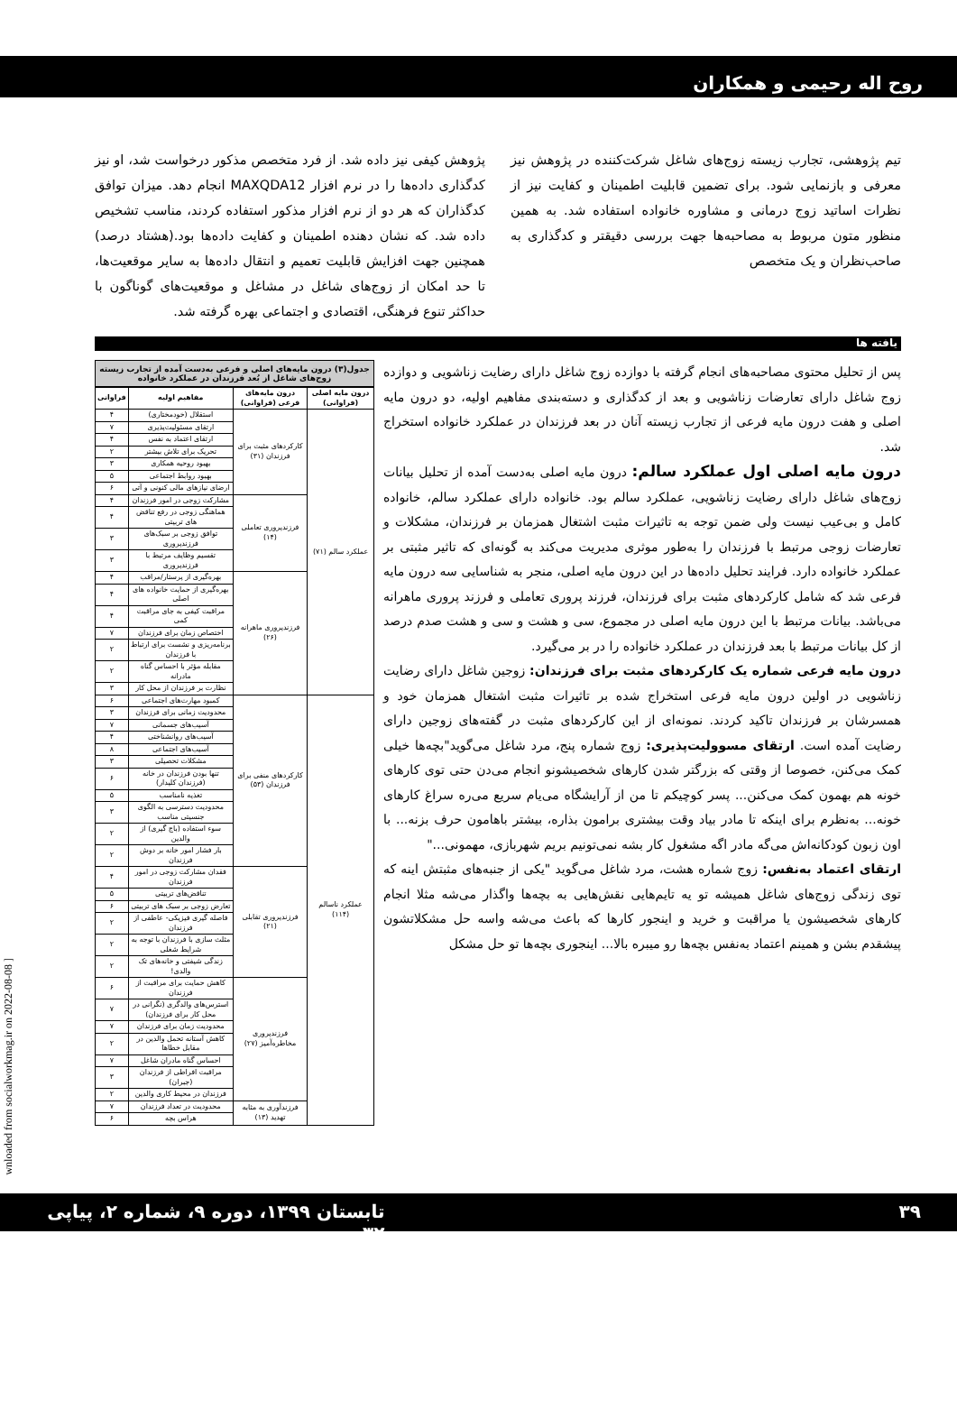روح اله رحیمی و همکاران
تیم پژوهشی، تجارب زیسته زوج‌های شاغل شرکت‌کننده در پژوهش نیز معرفی و بازنمایی شود. برای تضمین قابلیت اطمینان و کفایت نیز از نظرات اساتید زوج درمانی و مشاوره خانواده استفاده شد. به همین منظور متون مربوط به مصاحبه‌ها جهت بررسی دقیقتر و کدگذاری به صاحب‌نظران و یک متخصص
پژوهش کیفی نیز داده شد. از فرد متخصص مذکور درخواست شد، او نیز کدگذاری داده‌ها را در نرم افزار MAXQDA12 انجام دهد. میزان توافق کدگذاران که هر دو از نرم افزار مذکور استفاده کردند، مناسب تشخیص داده شد. که نشان دهنده اطمینان و کفایت داده‌ها بود.(هشتاد درصد) همچنین جهت افزایش قابلیت تعمیم و انتقال داده‌ها به سایر موقعیت‌ها، تا حد امکان از زوج‌های شاغل در مشاغل و موقعیت‌های گوناگون با حداکثر تنوع فرهنگی، اقتصادی و اجتماعی بهره گرفته شد.
یافته ها
پس از تحلیل محتوی مصاحبه‌های انجام گرفته با دوازده زوج شاغل دارای رضایت زناشویی و دوازده زوج شاغل دارای تعارضات زناشویی و بعد از کدگذاری و دسته‌بندی مفاهیم اولیه، دو درون مایه اصلی و هفت درون مایه فرعی از تجارب زیسته آنان در بعد فرزندان در عملکرد خانواده استخراج شد.
درون مایه اصلی اول عملکرد سالم: درون مایه اصلی به‌دست آمده از تحلیل بیانات زوج‌های شاغل دارای رضایت زناشویی، عملکرد سالم بود. خانواده دارای عملکرد سالم، خانواده کامل و بی‌عیب نیست ولی ضمن توجه به تاثیرات مثبت اشتغال همزمان بر فرزندان، مشکلات و تعارضات زوجی مرتبط با فرزندان را به‌طور موثری مدیریت می‌کند به گونه‌ای که تاثیر مثبتی بر عملکرد خانواده دارد. فرایند تحلیل داده‌ها در این درون مایه اصلی، منجر به شناسایی سه درون مایه فرعی شد که شامل کارکردهای مثبت برای فرزندان، فرزند پروری تعاملی و فرزند پروری ماهرانه می‌باشد. بیانات مرتبط با این درون مایه اصلی در مجموع، سی و هشت و سی و هشت صدم درصد از کل بیانات مرتبط با بعد فرزندان در عملکرد خانواده را در بر می‌گیرد.
درون مایه فرعی شماره یک کارکردهای مثبت برای فرزندان: زوجین شاغل دارای رضایت زناشویی در اولین درون مایه فرعی استخراج شده بر تاثیرات مثبت اشتغال همزمان خود و همسرشان بر فرزندان تاکید کردند. نمونه‌ای از این کارکردهای مثبت در گفته‌های زوجین دارای رضایت آمده است. ارتقای مسوولیت‌پذیری: زوج شماره پنج، مرد شاغل می‌گوید"بچه‌ها خیلی کمک می‌کنن، خصوصا از وقتی که بزرگتر شدن کارهای شخصیشونو انجام می‌دن حتی توی کارهای خونه هم بهمون کمک می‌کنن... پسر کوچیکم تا من از آرایشگاه می‌یام سریع می‌ره سراغ کارهای خونه... به‌نظرم برای اینکه تا مادر بیاد وقت بیشتری برامون بذاره، بیشتر باهامون حرف بزنه... با اون زبون کودکانه‌اش می‌گه مادر اگه مشغول کار بشه نمی‌تونیم بریم شهربازی، مهمونی..."
ارتقای اعتماد به‌نفس: زوج شماره هشت، مرد شاغل می‌گوید "یکی از جنبه‌های مثبتش اینه که توی زندگی زوج‌های شاغل همیشه تو یه تایم‌هایی نقش‌هایی به بچه‌ها واگذار می‌شه مثلا انجام کارهای شخصیشون یا مراقبت و خرید و اینجور کارها که باعث می‌شه واسه حل مشکلاتشون پیشقدم بشن و همینم اعتماد به‌نفس بچه‌ها رو میبره بالا... اینجوری بچه‌ها تو حل مشکل
جدول(۳) درون مایه‌های اصلی و فرعی به‌دست آمده از تجارب زیسته زوج‌های شاغل از بُعد فرزندان در عملکرد خانواده
| درون مایه اصلی (فراوانی) | درون مایه‌های فرعی (فراوانی) | مفاهیم اولیه | فراوانی |
| --- | --- | --- | --- |
| عملکرد سالم (۷۱) | کارکردهای مثبت برای فرزندان (۳۱) | استقلال (خودمختاری) | ۴ |
| | | ارتقای مسئولیت‌پذیری | ۷ |
| | | ارتقای اعتماد به نفس | ۴ |
| | | تحریک برای تلاش بیشتر | ۲ |
| | | بهبود روحیه همکاری | ۳ |
| | | بهبود روابط اجتماعی | ۵ |
| | | ارضای نیازهای مالی کنونی و آتی | ۶ |
| | فرزندپروری تعاملی (۱۴) | مشارکت زوجی در امور فرزندان | ۴ |
| | | هماهنگی زوجی در رفع تناقض های تربیتی | ۴ |
| | | توافق زوجی بر سبک‌های فرزندپروری | ۳ |
| | | تقسیم وظایف مرتبط با فرزندپروری | ۳ |
| | فرزندپروری ماهرانه (۲۶) | بهره‌گیری از پرستار/مراقب | ۴ |
| | | بهره‌گیری از حمایت خانواده های اصلی | ۴ |
| | | مراقبت کیفی به جای مراقبت کمی | ۴ |
| | | اختصاص زمان برای فرزندان | ۷ |
| | | برنامه‌ریزی و نشست برای ارتباط با فرزندان | ۲ |
| | | مقابله مؤثر با احساس گناه مادرانه | ۲ |
| | | نظارت بر فرزندان از محل کار | ۳ |
| عملکرد ناسالم (۱۱۴) | کارکردهای منفی برای فرزندان (۵۳) | کمبود مهارت‌های اجتماعی | ۶ |
| | | محدودیت زمانی برای فرزندان | ۳ |
| | | آسیب‌های جسمانی | ۷ |
| | | آسیب‌های روانشناختی | ۴ |
| | | آسیب‌های اجتماعی | ۸ |
| | | مشکلات تحصیلی | ۳ |
| | | تنها بودن فرزندان در خانه (فرزندان کلیدار) | ۶ |
| | | تغذیه نامناسب | ۵ |
| | | محدودیت دسترسی به الگوی جنسیتی مناسب | ۳ |
| | | سوء استفاده (باج گیری) از والدین | ۲ |
| | | بار فشار امور خانه بر دوش فرزندان | ۲ |
| | فرزندپروری تقابلی (۲۱) | فقدان مشارکت زوجی در امور فرزندان | ۴ |
| | | تناقض‌های تربیتی | ۵ |
| | | تعارض زوجی بر سبک های تربیتی | ۶ |
| | | فاصله گیری فیزیکی- عاطفی از فرزندان | ۲ |
| | | مثلث سازی با فرزندان با توجه به شرایط شغلی | ۲ |
| | | زندگی شیفتی و خانه‌های تک والدی! | ۲ |
| | فرزندپروری مخاطره‌آمیز (۲۷) | کاهش حمایت برای مراقبت از فرزندان | ۶ |
| | | استرس‌های والدگری (نگرانی در محل کار برای فرزندان) | ۷ |
| | | محدودیت زمان برای فرزندان | ۷ |
| | | کاهش آستانه تحمل والدین در مقابل خطاها | ۲ |
| | | احساس گناه مادران شاغل | ۷ |
| | | مراقبت افراطی از فرزندان (جبران) | ۳ |
| | | فرزندان در محیط کاری والدین | ۲ |
| | فرزندآوری به مثابه تهدید (۱۳) | محدودیت در تعداد فرزندان | ۷ |
| | | هراس بچه | ۶ |
۳۹ تابستان ۱۳۹۹، دوره ۹، شماره ۲، پیاپی ۳۲
wnloaded from socialworkmag.ir on 2022-08-08 ]